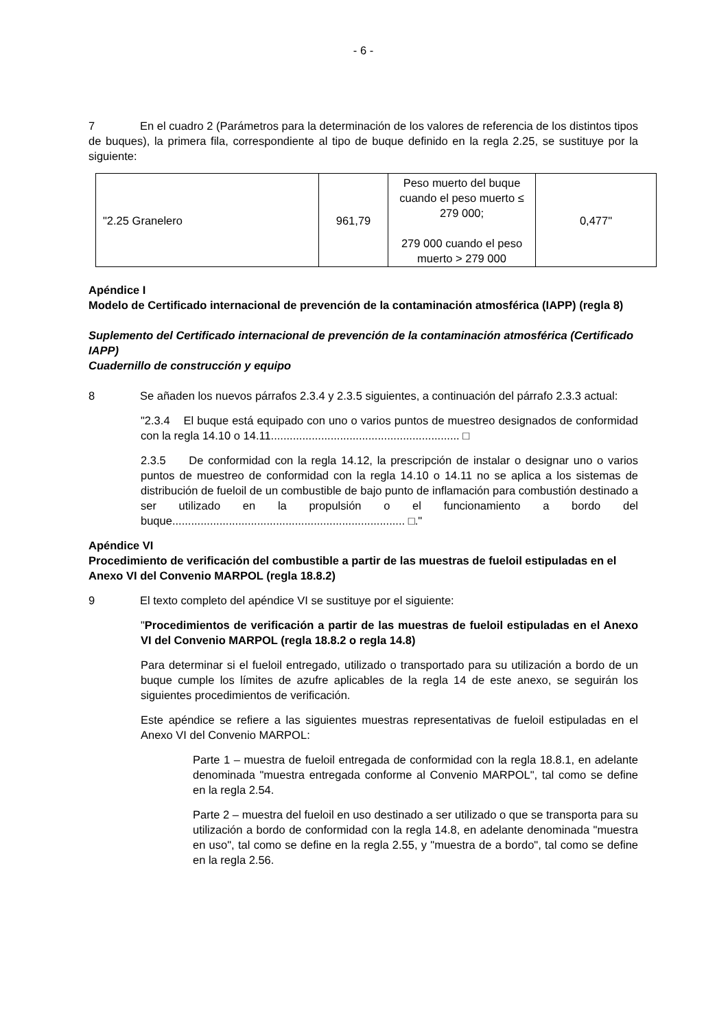- 6 -
7 En el cuadro 2 (Parámetros para la determinación de los valores de referencia de los distintos tipos de buques), la primera fila, correspondiente al tipo de buque definido en la regla 2.25, se sustituye por la siguiente:
| "2.25 Granelero | 961,79 | Peso muerto del buque cuando el peso muerto ≤ 279 000; 279 000 cuando el peso muerto > 279 000 | 0,477" |
Apéndice I
Modelo de Certificado internacional de prevención de la contaminación atmosférica (IAPP) (regla 8)
Suplemento del Certificado internacional de prevención de la contaminación atmosférica (Certificado IAPP)
Cuadernillo de construcción y equipo
8 Se añaden los nuevos párrafos 2.3.4 y 2.3.5 siguientes, a continuación del párrafo 2.3.3 actual:
"2.3.4 El buque está equipado con uno o varios puntos de muestreo designados de conformidad con la regla 14.10 o 14.11............................................................ □
2.3.5 De conformidad con la regla 14.12, la prescripción de instalar o designar uno o varios puntos de muestreo de conformidad con la regla 14.10 o 14.11 no se aplica a los sistemas de distribución de fueloil de un combustible de bajo punto de inflamación para combustión destinado a ser utilizado en la propulsión o el funcionamiento a bordo del buque.......................................................................... □."
Apéndice VI
Procedimiento de verificación del combustible a partir de las muestras de fueloil estipuladas en el Anexo VI del Convenio MARPOL (regla 18.8.2)
9 El texto completo del apéndice VI se sustituye por el siguiente:
"Procedimientos de verificación a partir de las muestras de fueloil estipuladas en el Anexo VI del Convenio MARPOL (regla 18.8.2 o regla 14.8)
Para determinar si el fueloil entregado, utilizado o transportado para su utilización a bordo de un buque cumple los límites de azufre aplicables de la regla 14 de este anexo, se seguirán los siguientes procedimientos de verificación.
Este apéndice se refiere a las siguientes muestras representativas de fueloil estipuladas en el Anexo VI del Convenio MARPOL:
Parte 1 – muestra de fueloil entregada de conformidad con la regla 18.8.1, en adelante denominada "muestra entregada conforme al Convenio MARPOL", tal como se define en la regla 2.54.
Parte 2 – muestra del fueloil en uso destinado a ser utilizado o que se transporta para su utilización a bordo de conformidad con la regla 14.8, en adelante denominada "muestra en uso", tal como se define en la regla 2.55, y "muestra de a bordo", tal como se define en la regla 2.56.